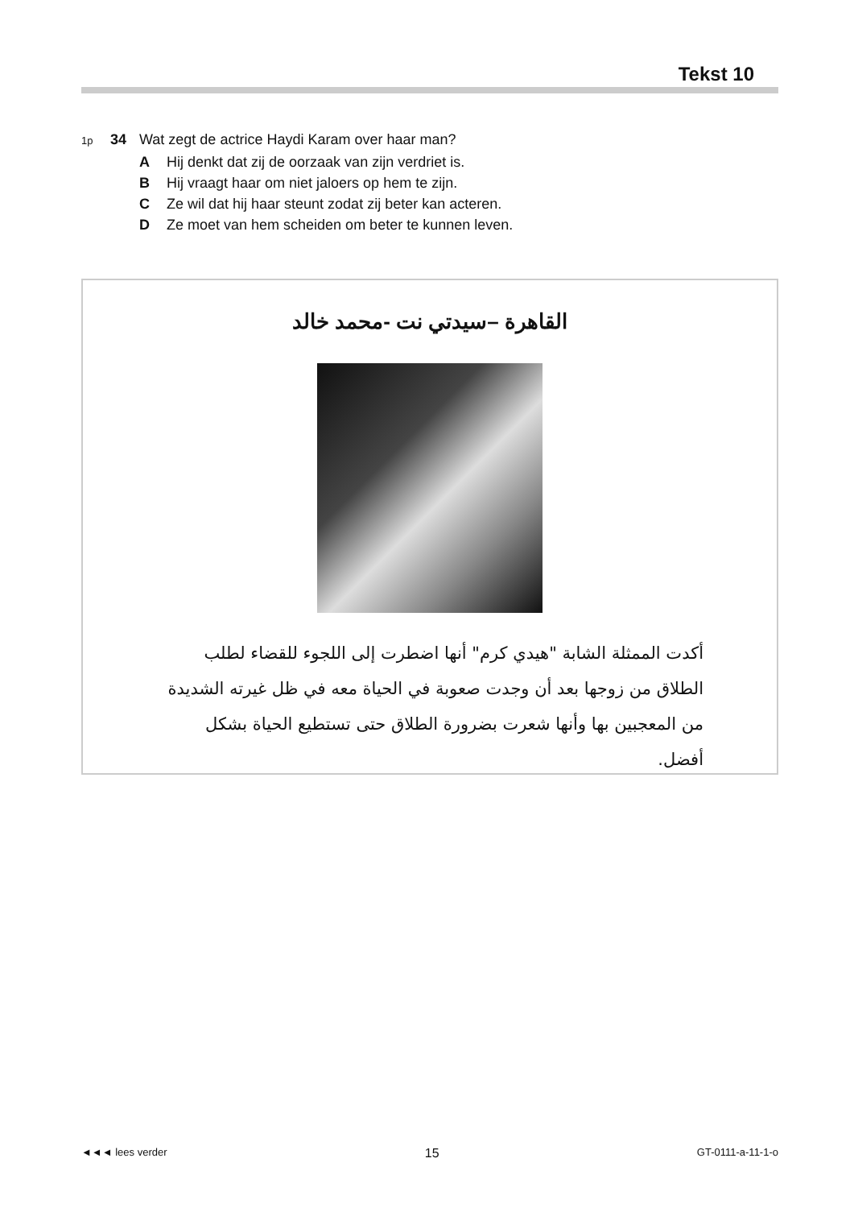Tekst 10
1p 34 Wat zegt de actrice Haydi Karam over haar man?
A Hij denkt dat zij de oorzaak van zijn verdriet is.
B Hij vraagt haar om niet jaloers op hem te zijn.
C Ze wil dat hij haar steunt zodat zij beter kan acteren.
D Ze moet van hem scheiden om beter te kunnen leven.
القاهرة –سيدتي نت -محمد خالد
أكدت الممثلة الشابة "هيدي كرم" أنها اضطرت إلى اللجوء للقضاء لطلب الطلاق من زوجها بعد أن وجدت صعوبة في الحياة معه في ظل غيرته الشديدة من المعجبين بها وأنها شعرت بضرورة الطلاق حتى تستطيع الحياة بشكل أفضل.
◄◄◄ lees verder 15 GT-0111-a-11-1-o